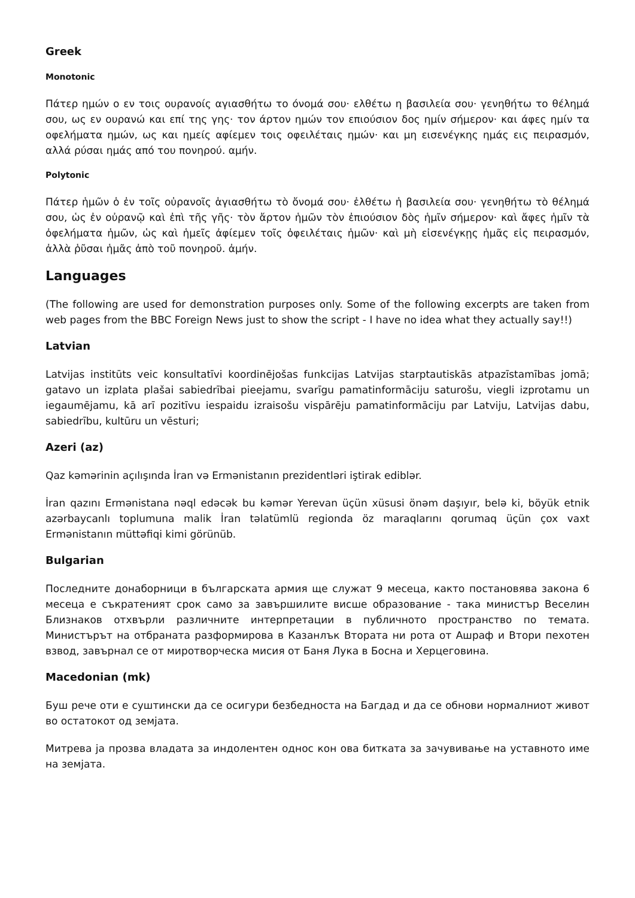Greek
Monotonic
Πάτερ ημών ο εν τοις ουρανοίς αγιασθήτω το όνομά σου· ελθέτω η βασιλεία σου· γενηθήτω το θέλημά σου, ως εν ουρανώ και επί της γης· τον άρτον ημών τον επιούσιον δος ημίν σήμερον· και άφες ημίν τα οφελήματα ημών, ως και ημείς αφίεμεν τοις οφειλέταις ημών· και μη εισενέγκης ημάς εις πειρασμόν, αλλά ρύσαι ημάς από του πονηρού. αμήν.
Polytonic
Πάτερ ἡμῶν ὁ ἐν τοῖς οὐρανοῖς ἁγιασθήτω τὸ ὄνομά σου· ἐλθέτω ἡ βασιλεία σου· γενηθήτω τὸ θέλημά σου, ὡς ἐν οὐρανῷ καὶ ἐπὶ τῆς γῆς· τὸν ἄρτον ἡμῶν τὸν ἐπιούσιον δὸς ἡμῖν σήμερον· καὶ ἄφες ἡμῖν τὰ ὀφελήματα ἡμῶν, ὡς καὶ ἡμεῖς ἀφίεμεν τοῖς ὀφειλέταις ἡμῶν· καὶ μὴ εἰσενέγκῃς ἡμᾶς εἰς πειρασμόν, ἀλλὰ ῥῦσαι ἡμᾶς ἀπὸ τοῦ πονηροῦ. ἀμήν.
Languages
(The following are used for demonstration purposes only. Some of the following excerpts are taken from web pages from the BBC Foreign News just to show the script - I have no idea what they actually say!!)
Latvian
Latvijas institūts veic konsultatīvi koordinējošas funkcijas Latvijas starptautiskās atpazīstamības jomā; gatavo un izplata plašai sabiedrībai pieejamu, svarīgu pamatinformāciju saturošu, viegli izprotamu un iegaumējamu, kā arī pozitīvu iespaidu izraisošu vispārēju pamatinformāciju par Latviju, Latvijas dabu, sabiedrību, kultūru un vēsturi;
Azeri (az)
Qaz kəmərinin açılışında İran və Ermənistanın prezidentləri iştirak ediblər.
İran qazını Ermənistana nəql edəcək bu kəmər Yerevan üçün xüsusi önəm daşıyır, belə ki, böyük etnik azərbaycanlı toplumuna malik İran təlatümlü regionda öz maraqlarını qorumaq üçün çox vaxt Ermənistanın müttəfiqi kimi görünüb.
Bulgarian
Последните донаборници в българската армия ще служат 9 месеца, както постановява закона 6 месеца е съкратеният срок само за завършилите висше образование - така министър Веселин Близнаков отхвърли различните интерпретации в публичното пространство по темата. Министърът на отбраната разформирова в Казанлък Втората ни рота от Ашраф и Втори пехотен взвод, завърнал се от миротворческа мисия от Баня Лука в Босна и Херцеговина.
Macedonian (mk)
Буш рече оти е суштински да се осигури безбедноста на Багдад и да се обнови нормалниот живот во остатокот од земјата.
Митрева ја прозва владата за индолентен однос кон ова битката за зачувивање на уставното име на земјата.